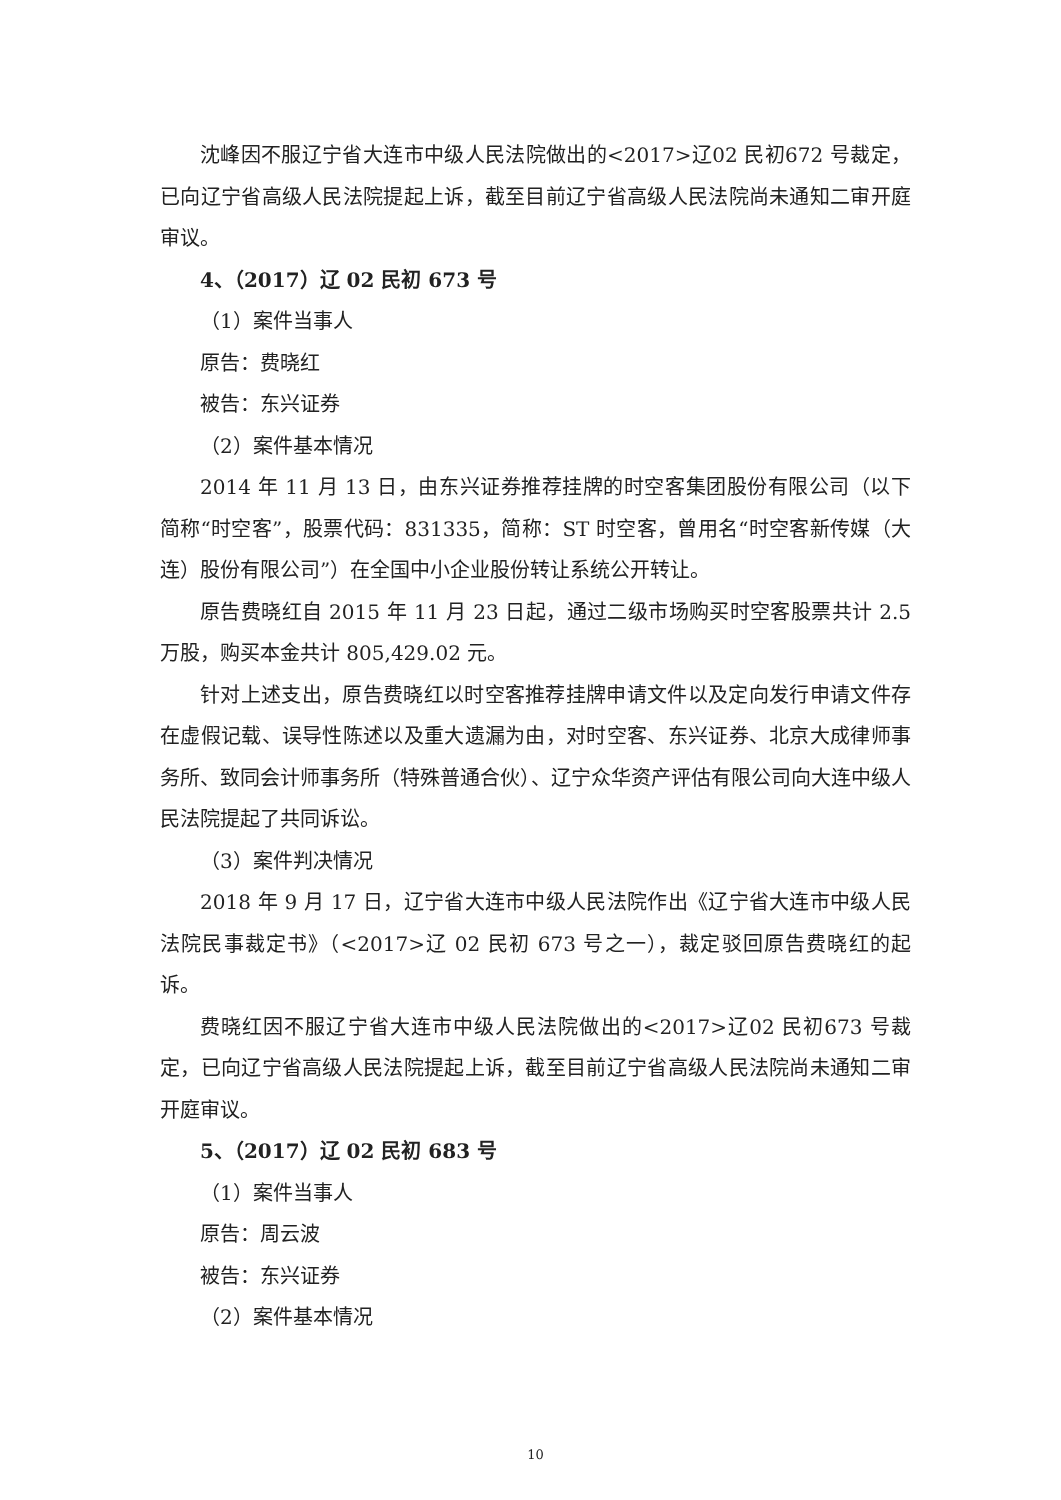沈峰因不服辽宁省大连市中级人民法院做出的<2017>辽02 民初672 号裁定，已向辽宁省高级人民法院提起上诉，截至目前辽宁省高级人民法院尚未通知二审开庭审议。
4、（2017）辽 02 民初 673 号
（1）案件当事人
原告：费晓红
被告：东兴证券
（2）案件基本情况
2014 年 11 月 13 日，由东兴证券推荐挂牌的时空客集团股份有限公司（以下简称“时空客”，股票代码：831335，简称：ST 时空客，曾用名“时空客新传媒（大连）股份有限公司”）在全国中小企业股份转让系统公开转让。
原告费晓红自 2015 年 11 月 23 日起，通过二级市场购买时空客股票共计 2.5 万股，购买本金共计 805,429.02 元。
针对上述支出，原告费晓红以时空客推荐挂牌申请文件以及定向发行申请文件存在虚假记载、误导性陈述以及重大遗漏为由，对时空客、东兴证券、北京大成律师事务所、致同会计师事务所（特殊普通合伙）、辽宁众华资产评估有限公司向大连中级人民法院提起了共同诉讼。
（3）案件判决情况
2018 年 9 月 17 日，辽宁省大连市中级人民法院作出《辽宁省大连市中级人民法院民事裁定书》（<2017>辽 02 民初 673 号之一），裁定驳回原告费晓红的起诉。
费晓红因不服辽宁省大连市中级人民法院做出的<2017>辽02 民初673 号裁定，已向辽宁省高级人民法院提起上诉，截至目前辽宁省高级人民法院尚未通知二审开庭审议。
5、（2017）辽 02 民初 683 号
（1）案件当事人
原告：周云波
被告：东兴证券
（2）案件基本情况
10